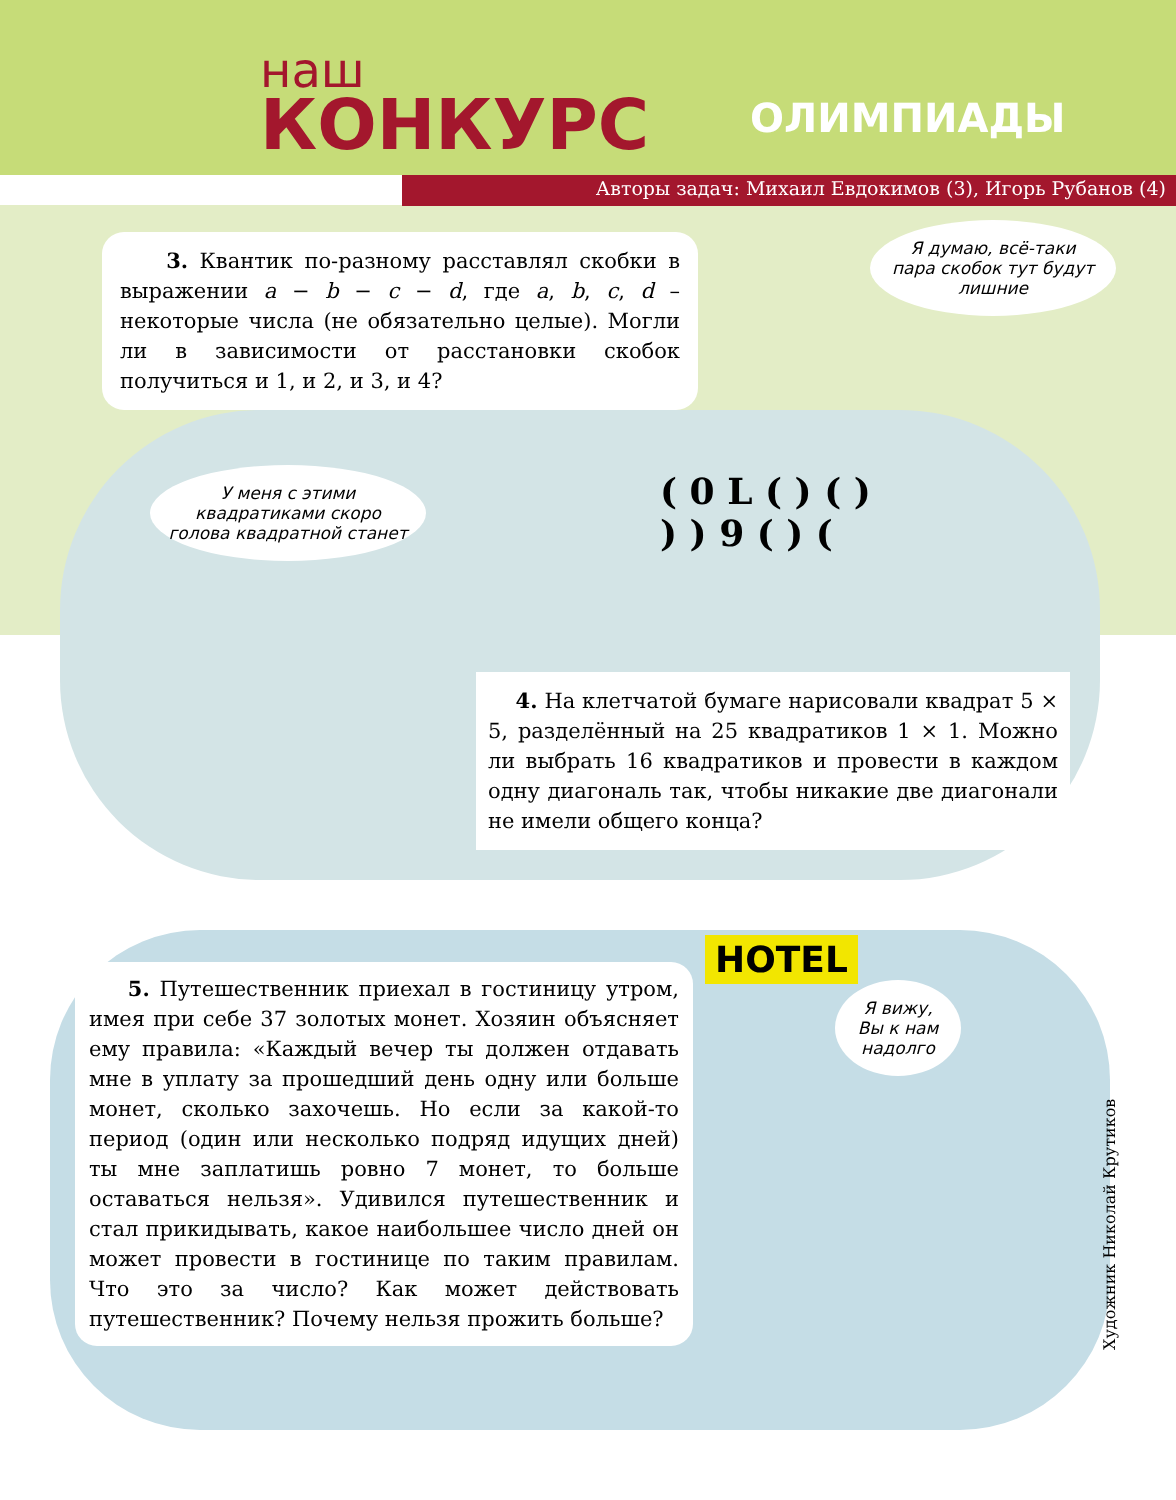наш
КОНКУРС
ОЛИМПИАДЫ
Авторы задач: Михаил Евдокимов (3), Игорь Рубанов (4)
3. Квантик по-разному расставлял скобки в выражении a − b − c − d, где a, b, c, d – некоторые числа (не обязательно целые). Могли ли в зависимости от расстановки скобок получиться и 1, и 2, и 3, и 4?
Я думаю, всё-таки пара скобок тут будут лишние
( 0 L ( ) ( )
) ) 9 ( ) (
У меня с этими квадратиками скоро голова квадратной станет
4. На клетчатой бумаге нарисовали квадрат 5 × 5, разделённый на 25 квадратиков 1 × 1. Можно ли выбрать 16 квадратиков и провести в каждом одну диагональ так, чтобы никакие две диагонали не имели общего конца?
5. Путешественник приехал в гостиницу утром, имея при себе 37 золотых монет. Хозяин объясняет ему правила: «Каждый вечер ты должен отдавать мне в уплату за прошедший день одну или больше монет, сколько захочешь. Но если за какой-то период (один или несколько подряд идущих дней) ты мне заплатишь ровно 7 монет, то больше оставаться нельзя». Удивился путешественник и стал прикидывать, какое наибольшее число дней он может провести в гостинице по таким правилам. Что это за число? Как может действовать путешественник? Почему нельзя прожить больше?
HOTEL
Я вижу, Вы к нам надолго
Художник Николай Крутиков